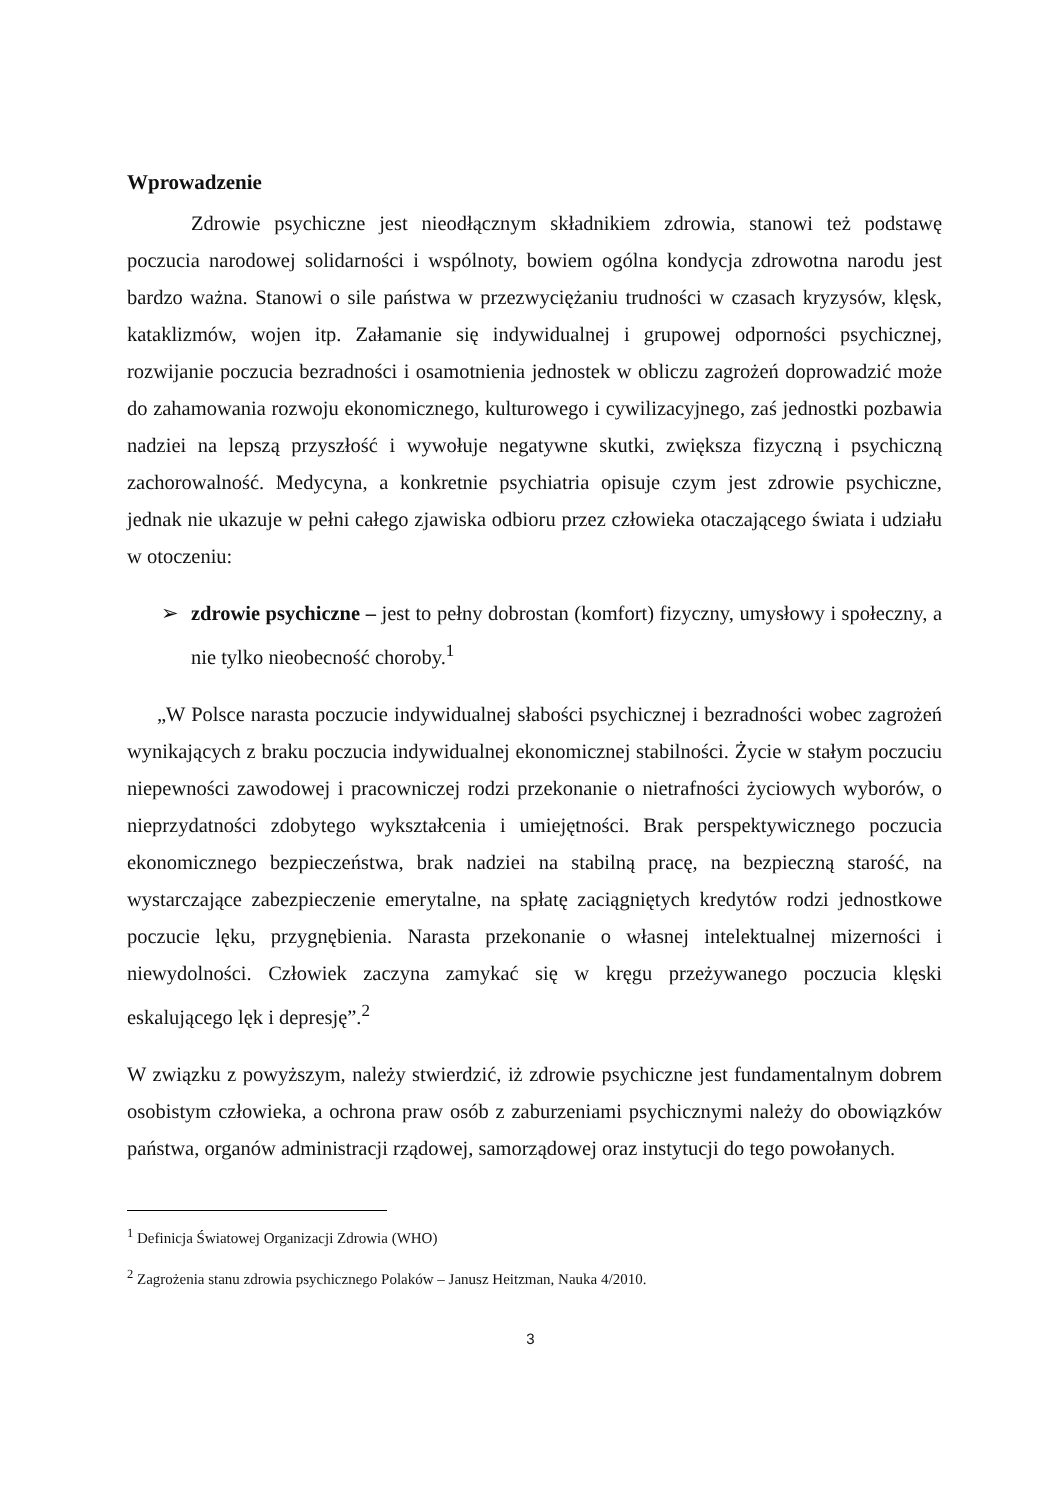Wprowadzenie
Zdrowie psychiczne jest nieodłącznym składnikiem zdrowia, stanowi też podstawę poczucia narodowej solidarności i wspólnoty, bowiem ogólna kondycja zdrowotna narodu jest bardzo ważna. Stanowi o sile państwa w przezwyciężaniu trudności w czasach kryzysów, klęsk, kataklizmów, wojen itp. Załamanie się indywidualnej i grupowej odporności psychicznej, rozwijanie poczucia bezradności i osamotnienia jednostek w obliczu zagrożeń doprowadzić może do zahamowania rozwoju ekonomicznego, kulturowego i cywilizacyjnego, zaś jednostki pozbawia nadziei na lepszą przyszłość i wywołuje negatywne skutki, zwiększa fizyczną i psychiczną zachorowalność. Medycyna, a konkretnie psychiatria opisuje czym jest zdrowie psychiczne, jednak nie ukazuje w pełni całego zjawiska odbioru przez człowieka otaczającego świata i udziału w otoczeniu:
➢ zdrowie psychiczne – jest to pełny dobrostan (komfort) fizyczny, umysłowy i społeczny, a nie tylko nieobecność choroby.<sup>1</sup>
„W Polsce narasta poczucie indywidualnej słabości psychicznej i bezradności wobec zagrożeń wynikających z braku poczucia indywidualnej ekonomicznej stabilności. Życie w stałym poczuciu niepewności zawodowej i pracowniczej rodzi przekonanie o nietrafności życiowych wyborów, o nieprzydatności zdobytego wykształcenia i umiejętności. Brak perspektywicznego poczucia ekonomicznego bezpieczeństwa, brak nadziei na stabilną pracę, na bezpieczną starość, na wystarczające zabezpieczenie emerytalne, na spłatę zaciągniętych kredytów rodzi jednostkowe poczucie lęku, przygnębienia. Narasta przekonanie o własnej intelektualnej mizerności i niewydolności. Człowiek zaczyna zamykać się w kręgu przeżywanego poczucia klęski eskalującego lęk i depresję”.<sup>2</sup>
W związku z powyższym, należy stwierdzić, iż zdrowie psychiczne jest fundamentalnym dobrem osobistym człowieka, a ochrona praw osób z zaburzeniami psychicznymi należy do obowiązków państwa, organów administracji rządowej, samorządowej oraz instytucji do tego powołanych.
<sup>1</sup> Definicja Światowej Organizacji Zdrowia (WHO)
<sup>2</sup> Zagrożenia stanu zdrowia psychicznego Polaków – Janusz Heitzman, Nauka 4/2010.
3